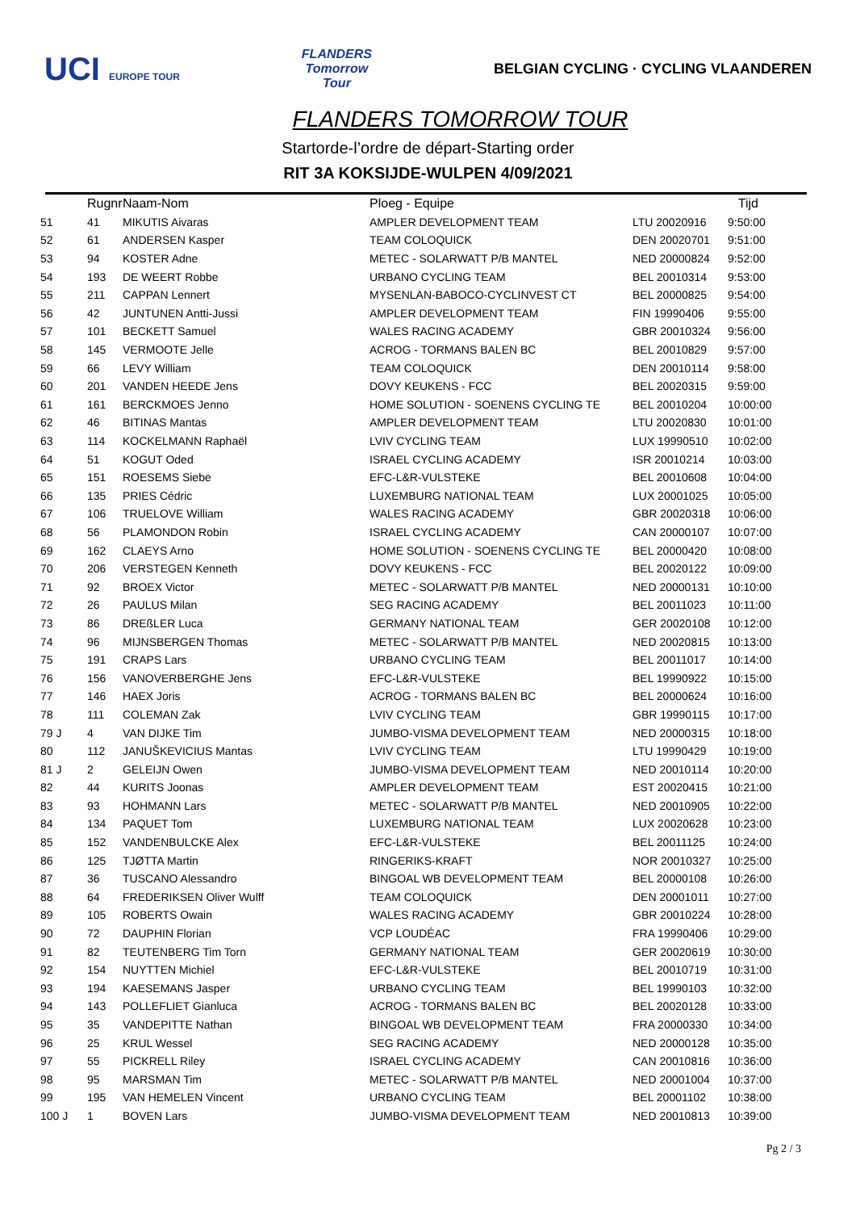UCI EUROPE TOUR
FLANDERS
Tomorrow
Tour
BELGIAN CYCLING · CYCLING VLAANDEREN
FLANDERS TOMORROW TOUR
Startorde-l’ordre de départ-Starting order
RIT 3A KOKSIJDE-WULPEN 4/09/2021
| | Rugnr | Naam-Nom | Ploeg - Equipe | | Tijd |
| --- | --- | --- | --- | --- | --- |
| 51 | 41 | MIKUTIS Aivaras | AMPLER DEVELOPMENT TEAM | LTU 20020916 | 9:50:00 |
| 52 | 61 | ANDERSEN Kasper | TEAM COLOQUICK | DEN 20020701 | 9:51:00 |
| 53 | 94 | KOSTER Adne | METEC - SOLARWATT P/B MANTEL | NED 20000824 | 9:52:00 |
| 54 | 193 | DE WEERT Robbe | URBANO CYCLING TEAM | BEL 20010314 | 9:53:00 |
| 55 | 211 | CAPPAN Lennert | MYSENLAN-BABOCO-CYCLINVEST CT | BEL 20000825 | 9:54:00 |
| 56 | 42 | JUNTUNEN Antti-Jussi | AMPLER DEVELOPMENT TEAM | FIN 19990406 | 9:55:00 |
| 57 | 101 | BECKETT Samuel | WALES RACING ACADEMY | GBR 20010324 | 9:56:00 |
| 58 | 145 | VERMOOTE Jelle | ACROG - TORMANS BALEN BC | BEL 20010829 | 9:57:00 |
| 59 | 66 | LEVY William | TEAM COLOQUICK | DEN 20010114 | 9:58:00 |
| 60 | 201 | VANDEN HEEDE Jens | DOVY KEUKENS - FCC | BEL 20020315 | 9:59:00 |
| 61 | 161 | BERCKMOES Jenno | HOME SOLUTION - SOENENS CYCLING TE | BEL 20010204 | 10:00:00 |
| 62 | 46 | BITINAS Mantas | AMPLER DEVELOPMENT TEAM | LTU 20020830 | 10:01:00 |
| 63 | 114 | KOCKELMANN Raphaël | LVIV CYCLING TEAM | LUX 19990510 | 10:02:00 |
| 64 | 51 | KOGUT Oded | ISRAEL CYCLING ACADEMY | ISR 20010214 | 10:03:00 |
| 65 | 151 | ROESEMS Siebe | EFC-L&R-VULSTEKE | BEL 20010608 | 10:04:00 |
| 66 | 135 | PRIES Cédric | LUXEMBURG NATIONAL TEAM | LUX 20001025 | 10:05:00 |
| 67 | 106 | TRUELOVE William | WALES RACING ACADEMY | GBR 20020318 | 10:06:00 |
| 68 | 56 | PLAMONDON Robin | ISRAEL CYCLING ACADEMY | CAN 20000107 | 10:07:00 |
| 69 | 162 | CLAEYS Arno | HOME SOLUTION - SOENENS CYCLING TE | BEL 20000420 | 10:08:00 |
| 70 | 206 | VERSTEGEN Kenneth | DOVY KEUKENS - FCC | BEL 20020122 | 10:09:00 |
| 71 | 92 | BROEX Victor | METEC - SOLARWATT P/B MANTEL | NED 20000131 | 10:10:00 |
| 72 | 26 | PAULUS Milan | SEG RACING ACADEMY | BEL 20011023 | 10:11:00 |
| 73 | 86 | DREßLER Luca | GERMANY NATIONAL TEAM | GER 20020108 | 10:12:00 |
| 74 | 96 | MIJNSBERGEN Thomas | METEC - SOLARWATT P/B MANTEL | NED 20020815 | 10:13:00 |
| 75 | 191 | CRAPS Lars | URBANO CYCLING TEAM | BEL 20011017 | 10:14:00 |
| 76 | 156 | VANOVERBERGHE Jens | EFC-L&R-VULSTEKE | BEL 19990922 | 10:15:00 |
| 77 | 146 | HAEX Joris | ACROG - TORMANS BALEN BC | BEL 20000624 | 10:16:00 |
| 78 | 111 | COLEMAN Zak | LVIV CYCLING TEAM | GBR 19990115 | 10:17:00 |
| 79 J | 4 | VAN DIJKE Tim | JUMBO-VISMA DEVELOPMENT TEAM | NED 20000315 | 10:18:00 |
| 80 | 112 | JANUŠKEVICIUS Mantas | LVIV CYCLING TEAM | LTU 19990429 | 10:19:00 |
| 81 J | 2 | GELEIJN Owen | JUMBO-VISMA DEVELOPMENT TEAM | NED 20010114 | 10:20:00 |
| 82 | 44 | KURITS Joonas | AMPLER DEVELOPMENT TEAM | EST 20020415 | 10:21:00 |
| 83 | 93 | HOHMANN Lars | METEC - SOLARWATT P/B MANTEL | NED 20010905 | 10:22:00 |
| 84 | 134 | PAQUET Tom | LUXEMBURG NATIONAL TEAM | LUX 20020628 | 10:23:00 |
| 85 | 152 | VANDENBULCKE Alex | EFC-L&R-VULSTEKE | BEL 20011125 | 10:24:00 |
| 86 | 125 | TJØTTA Martin | RINGERIKS-KRAFT | NOR 20010327 | 10:25:00 |
| 87 | 36 | TUSCANO Alessandro | BINGOAL WB DEVELOPMENT TEAM | BEL 20000108 | 10:26:00 |
| 88 | 64 | FREDERIKSEN Oliver Wulff | TEAM COLOQUICK | DEN 20001011 | 10:27:00 |
| 89 | 105 | ROBERTS Owain | WALES RACING ACADEMY | GBR 20010224 | 10:28:00 |
| 90 | 72 | DAUPHIN Florian | VCP LOUDÉAC | FRA 19990406 | 10:29:00 |
| 91 | 82 | TEUTENBERG Tim Torn | GERMANY NATIONAL TEAM | GER 20020619 | 10:30:00 |
| 92 | 154 | NUYTTEN Michiel | EFC-L&R-VULSTEKE | BEL 20010719 | 10:31:00 |
| 93 | 194 | KAESEMANS Jasper | URBANO CYCLING TEAM | BEL 19990103 | 10:32:00 |
| 94 | 143 | POLLEFLIET Gianluca | ACROG - TORMANS BALEN BC | BEL 20020128 | 10:33:00 |
| 95 | 35 | VANDEPITTE Nathan | BINGOAL WB DEVELOPMENT TEAM | FRA 20000330 | 10:34:00 |
| 96 | 25 | KRUL Wessel | SEG RACING ACADEMY | NED 20000128 | 10:35:00 |
| 97 | 55 | PICKRELL Riley | ISRAEL CYCLING ACADEMY | CAN 20010816 | 10:36:00 |
| 98 | 95 | MARSMAN Tim | METEC - SOLARWATT P/B MANTEL | NED 20001004 | 10:37:00 |
| 99 | 195 | VAN HEMELEN Vincent | URBANO CYCLING TEAM | BEL 20001102 | 10:38:00 |
| 100 J | 1 | BOVEN Lars | JUMBO-VISMA DEVELOPMENT TEAM | NED 20010813 | 10:39:00 |
Pg 2 / 3